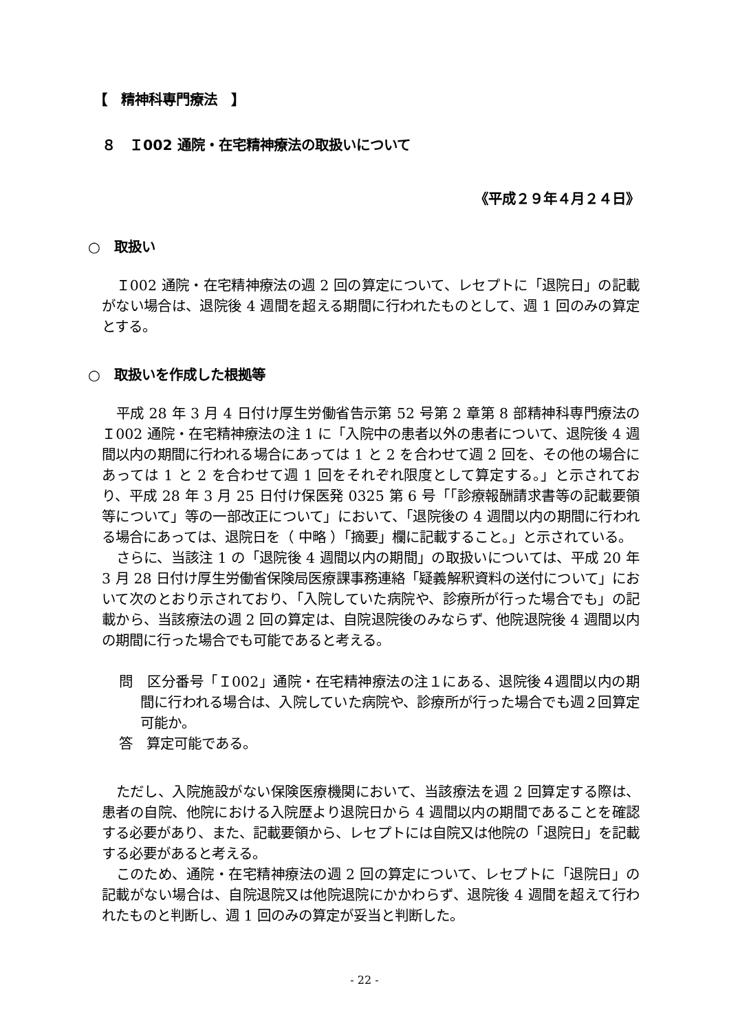【　精神科専門療法　】
８　Ｉ002 通院・在宅精神療法の取扱いについて
《平成２９年４月２４日》
○　取扱い
Ｉ002 通院・在宅精神療法の週 2 回の算定について、レセプトに「退院日」の記載がない場合は、退院後 4 週間を超える期間に行われたものとして、週 1 回のみの算定とする。
○　取扱いを作成した根拠等
平成 28 年 3 月 4 日付け厚生労働省告示第 52 号第 2 章第 8 部精神科専門療法のＩ002 通院・在宅精神療法の注 1 に「入院中の患者以外の患者について、退院後 4 週間以内の期間に行われる場合にあっては 1 と 2 を合わせて週 2 回を、その他の場合にあっては 1 と 2 を合わせて週 1 回をそれぞれ限度として算定する。」と示されており、平成 28 年 3 月 25 日付け保医発 0325 第 6 号「「診療報酬請求書等の記載要領等について」等の一部改正について」において、「退院後の 4 週間以内の期間に行われる場合にあっては、退院日を（ 中略 ）「摘要」欄に記載すること。」と示されている。
さらに、当該注 1 の「退院後 4 週間以内の期間」の取扱いについては、平成 20 年 3 月 28 日付け厚生労働省保険局医療課事務連絡「疑義解釈資料の送付について」において次のとおり示されており、「入院していた病院や、診療所が行った場合でも」の記載から、当該療法の週 2 回の算定は、自院退院後のみならず、他院退院後 4 週間以内の期間に行った場合でも可能であると考える。
問　区分番号「Ｉ002」通院・在宅精神療法の注１にある、退院後４週間以内の期間に行われる場合は、入院していた病院や、診療所が行った場合でも週２回算定可能か。
答　算定可能である。
ただし、入院施設がない保険医療機関において、当該療法を週 2 回算定する際は、患者の自院、他院における入院歴より退院日から 4 週間以内の期間であることを確認する必要があり、また、記載要領から、レセプトには自院又は他院の「退院日」を記載する必要があると考える。
このため、通院・在宅精神療法の週 2 回の算定について、レセプトに「退院日」の記載がない場合は、自院退院又は他院退院にかかわらず、退院後 4 週間を超えて行われたものと判断し、週 1 回のみの算定が妥当と判断した。
- 22 -